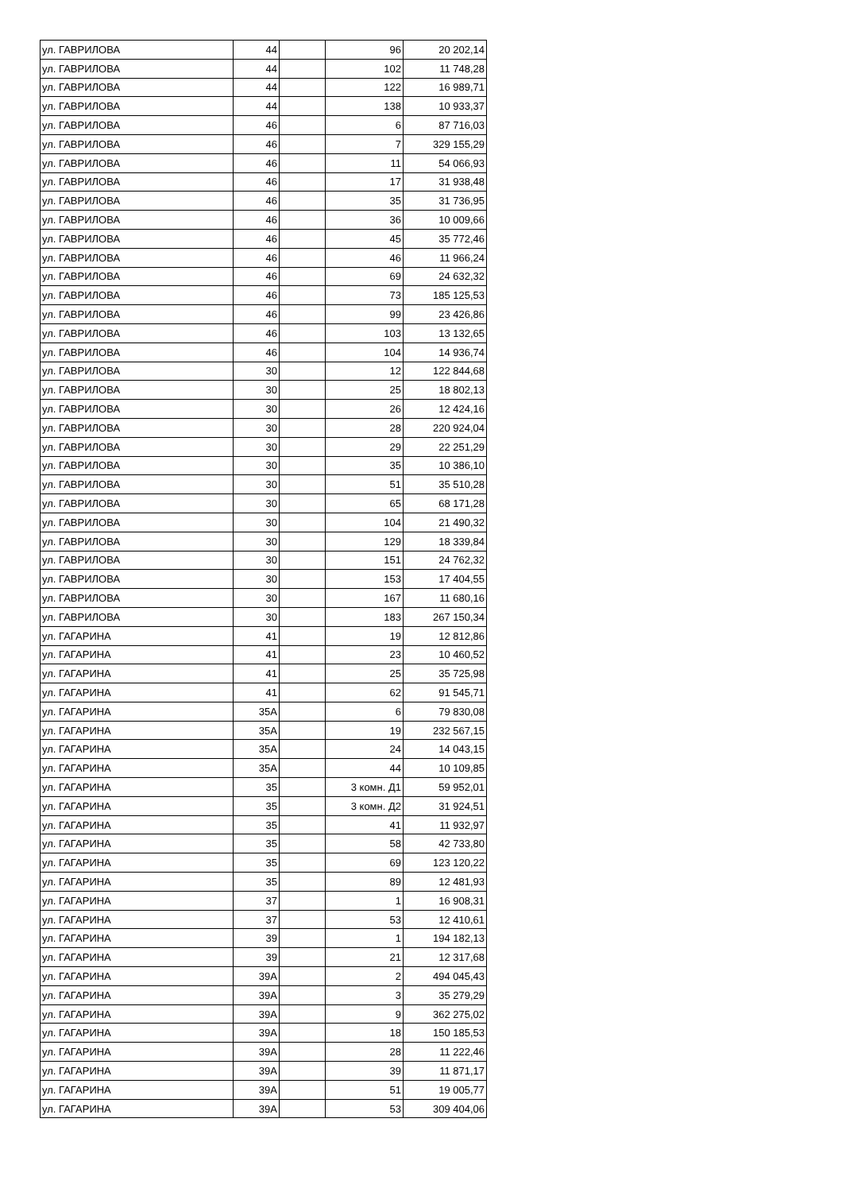| ул. ГАВРИЛОВА | 44 | | 96 | 20 202,14 |
| ул. ГАВРИЛОВА | 44 | | 102 | 11 748,28 |
| ул. ГАВРИЛОВА | 44 | | 122 | 16 989,71 |
| ул. ГАВРИЛОВА | 44 | | 138 | 10 933,37 |
| ул. ГАВРИЛОВА | 46 | | 6 | 87 716,03 |
| ул. ГАВРИЛОВА | 46 | | 7 | 329 155,29 |
| ул. ГАВРИЛОВА | 46 | | 11 | 54 066,93 |
| ул. ГАВРИЛОВА | 46 | | 17 | 31 938,48 |
| ул. ГАВРИЛОВА | 46 | | 35 | 31 736,95 |
| ул. ГАВРИЛОВА | 46 | | 36 | 10 009,66 |
| ул. ГАВРИЛОВА | 46 | | 45 | 35 772,46 |
| ул. ГАВРИЛОВА | 46 | | 46 | 11 966,24 |
| ул. ГАВРИЛОВА | 46 | | 69 | 24 632,32 |
| ул. ГАВРИЛОВА | 46 | | 73 | 185 125,53 |
| ул. ГАВРИЛОВА | 46 | | 99 | 23 426,86 |
| ул. ГАВРИЛОВА | 46 | | 103 | 13 132,65 |
| ул. ГАВРИЛОВА | 46 | | 104 | 14 936,74 |
| ул. ГАВРИЛОВА | 30 | | 12 | 122 844,68 |
| ул. ГАВРИЛОВА | 30 | | 25 | 18 802,13 |
| ул. ГАВРИЛОВА | 30 | | 26 | 12 424,16 |
| ул. ГАВРИЛОВА | 30 | | 28 | 220 924,04 |
| ул. ГАВРИЛОВА | 30 | | 29 | 22 251,29 |
| ул. ГАВРИЛОВА | 30 | | 35 | 10 386,10 |
| ул. ГАВРИЛОВА | 30 | | 51 | 35 510,28 |
| ул. ГАВРИЛОВА | 30 | | 65 | 68 171,28 |
| ул. ГАВРИЛОВА | 30 | | 104 | 21 490,32 |
| ул. ГАВРИЛОВА | 30 | | 129 | 18 339,84 |
| ул. ГАВРИЛОВА | 30 | | 151 | 24 762,32 |
| ул. ГАВРИЛОВА | 30 | | 153 | 17 404,55 |
| ул. ГАВРИЛОВА | 30 | | 167 | 11 680,16 |
| ул. ГАВРИЛОВА | 30 | | 183 | 267 150,34 |
| ул. ГАГАРИНА | 41 | | 19 | 12 812,86 |
| ул. ГАГАРИНА | 41 | | 23 | 10 460,52 |
| ул. ГАГАРИНА | 41 | | 25 | 35 725,98 |
| ул. ГАГАРИНА | 41 | | 62 | 91 545,71 |
| ул. ГАГАРИНА | 35А | | 6 | 79 830,08 |
| ул. ГАГАРИНА | 35А | | 19 | 232 567,15 |
| ул. ГАГАРИНА | 35А | | 24 | 14 043,15 |
| ул. ГАГАРИНА | 35А | | 44 | 10 109,85 |
| ул. ГАГАРИНА | 35 | | 3 комн. Д1 | 59 952,01 |
| ул. ГАГАРИНА | 35 | | 3 комн. Д2 | 31 924,51 |
| ул. ГАГАРИНА | 35 | | 41 | 11 932,97 |
| ул. ГАГАРИНА | 35 | | 58 | 42 733,80 |
| ул. ГАГАРИНА | 35 | | 69 | 123 120,22 |
| ул. ГАГАРИНА | 35 | | 89 | 12 481,93 |
| ул. ГАГАРИНА | 37 | | 1 | 16 908,31 |
| ул. ГАГАРИНА | 37 | | 53 | 12 410,61 |
| ул. ГАГАРИНА | 39 | | 1 | 194 182,13 |
| ул. ГАГАРИНА | 39 | | 21 | 12 317,68 |
| ул. ГАГАРИНА | 39А | | 2 | 494 045,43 |
| ул. ГАГАРИНА | 39А | | 3 | 35 279,29 |
| ул. ГАГАРИНА | 39А | | 9 | 362 275,02 |
| ул. ГАГАРИНА | 39А | | 18 | 150 185,53 |
| ул. ГАГАРИНА | 39А | | 28 | 11 222,46 |
| ул. ГАГАРИНА | 39А | | 39 | 11 871,17 |
| ул. ГАГАРИНА | 39А | | 51 | 19 005,77 |
| ул. ГАГАРИНА | 39А | | 53 | 309 404,06 |